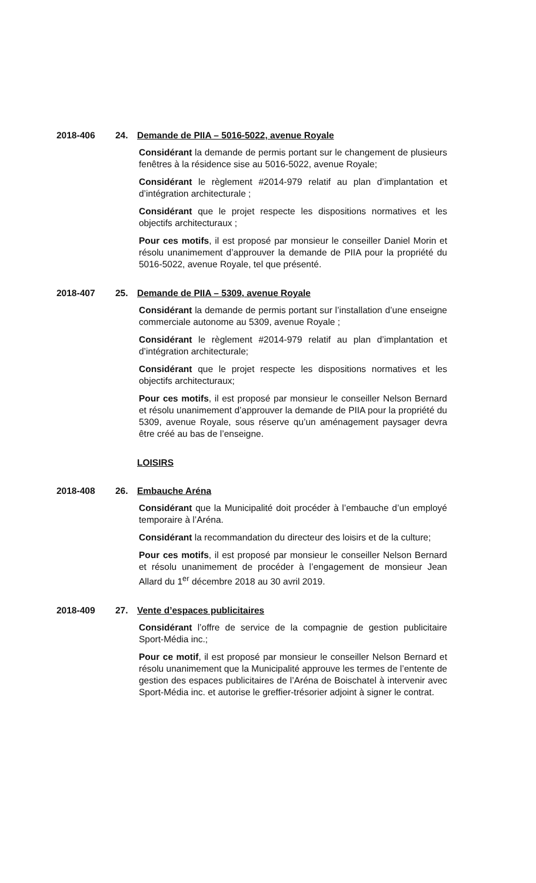2018-406 24. Demande de PIIA – 5016-5022, avenue Royale
Considérant la demande de permis portant sur le changement de plusieurs fenêtres à la résidence sise au 5016-5022, avenue Royale;
Considérant le règlement #2014-979 relatif au plan d’implantation et d’intégration architecturale ;
Considérant que le projet respecte les dispositions normatives et les objectifs architecturaux ;
Pour ces motifs, il est proposé par monsieur le conseiller Daniel Morin et résolu unanimement d’approuver la demande de PIIA pour la propriété du 5016-5022, avenue Royale, tel que présenté.
2018-407 25. Demande de PIIA – 5309, avenue Royale
Considérant la demande de permis portant sur l’installation d’une enseigne commerciale autonome au 5309, avenue Royale ;
Considérant le règlement #2014-979 relatif au plan d’implantation et d’intégration architecturale;
Considérant que le projet respecte les dispositions normatives et les objectifs architecturaux;
Pour ces motifs, il est proposé par monsieur le conseiller Nelson Bernard et résolu unanimement d’approuver la demande de PIIA pour la propriété du 5309, avenue Royale, sous réserve qu’un aménagement paysager devra être créé au bas de l’enseigne.
LOISIRS
2018-408 26. Embauche Aréna
Considérant que la Municipalité doit procéder à l’embauche d’un employé temporaire à l’Aréna.
Considérant la recommandation du directeur des loisirs et de la culture;
Pour ces motifs, il est proposé par monsieur le conseiller Nelson Bernard et résolu unanimement de procéder à l’engagement de monsieur Jean Allard du 1<sup>er</sup> décembre 2018 au 30 avril 2019.
2018-409 27. Vente d’espaces publicitaires
Considérant l’offre de service de la compagnie de gestion publicitaire Sport-Média inc.;
Pour ce motif, il est proposé par monsieur le conseiller Nelson Bernard et résolu unanimement que la Municipalité approuve les termes de l’entente de gestion des espaces publicitaires de l’Aréna de Boischatel à intervenir avec Sport-Média inc. et autorise le greffier-trésorier adjoint à signer le contrat.